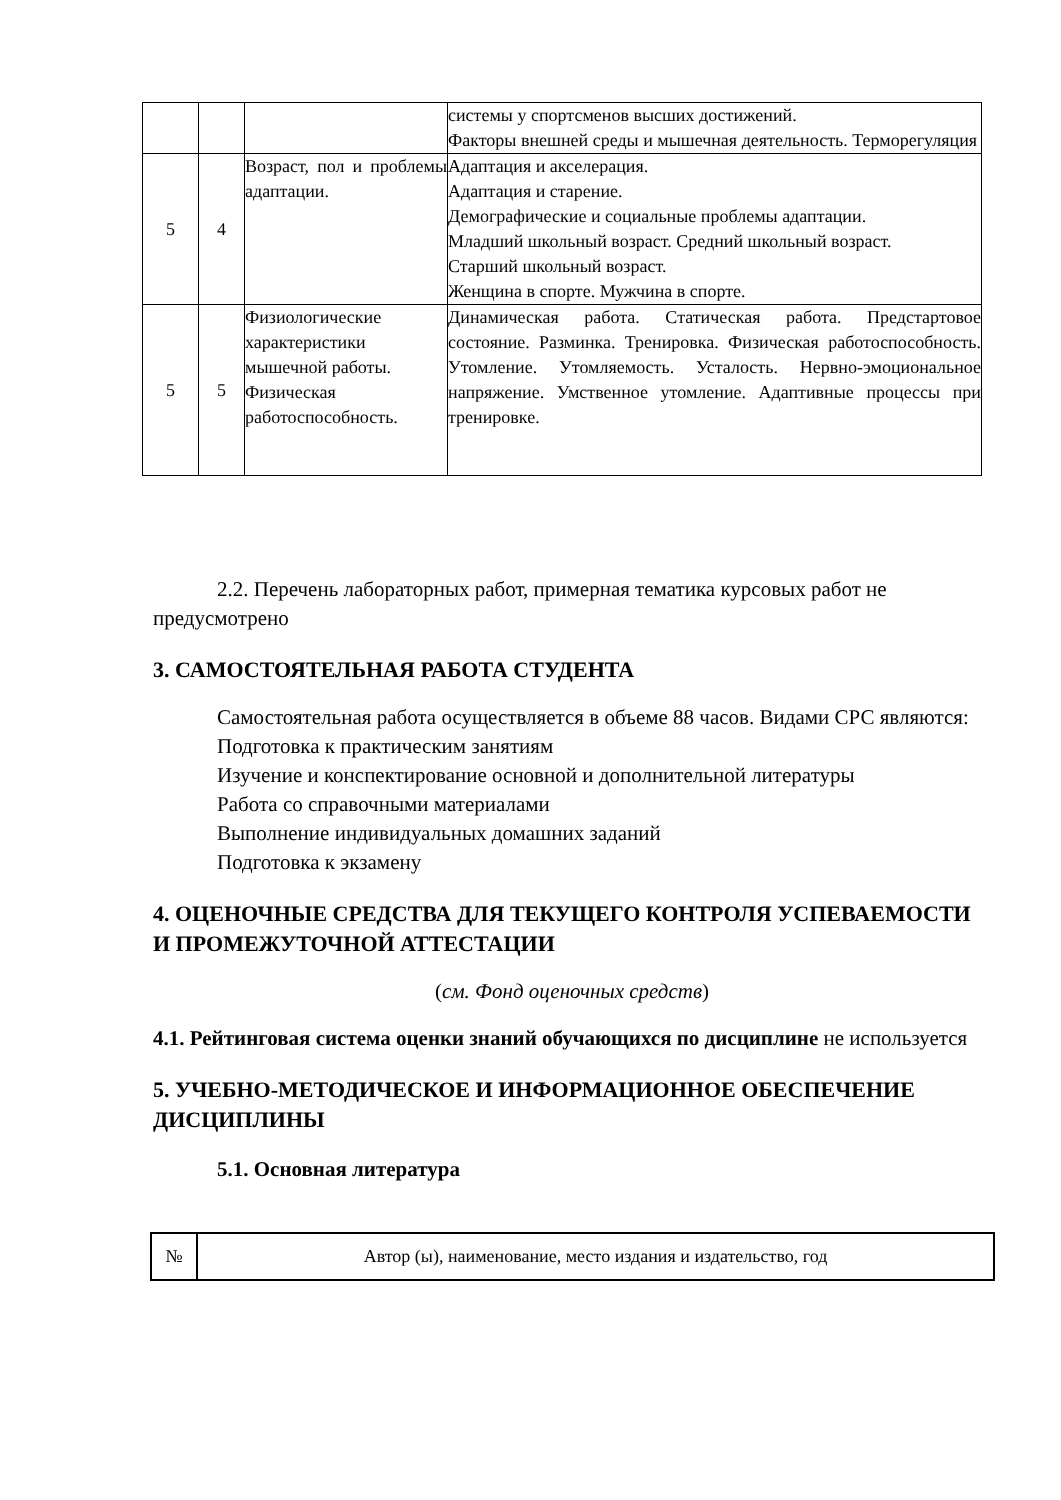| | | | системы у спортсменов высших достижений. Факторы внешней среды и мышечная деятельность. Терморегуляция |
| 5 | 4 | Возраст, пол и проблемы адаптации. | Адаптация и акселерация. Адаптация и старение. Демографические и социальные проблемы адаптации. Младший школьный возраст. Средний школьный возраст. Старший школьный возраст. Женщина в спорте. Мужчина в спорте. |
| 5 | 5 | Физиологические характеристики мышечной работы. Физическая работоспособность. | Динамическая работа. Статическая работа. Предстартовое состояние. Разминка. Тренировка. Физическая работоспособность. Утомление. Утомляемость. Усталость. Нервно-эмоциональное напряжение. Умственное утомление. Адаптивные процессы при тренировке. |
2.2. Перечень лабораторных работ, примерная тематика курсовых работ не предусмотрено
3. САМОСТОЯТЕЛЬНАЯ РАБОТА СТУДЕНТА
Самостоятельная работа осуществляется в объеме 88 часов. Видами СРС являются:
Подготовка к практическим занятиям
Изучение и конспектирование основной и дополнительной литературы
Работа со справочными материалами
Выполнение индивидуальных домашних заданий
Подготовка к экзамену
4. ОЦЕНОЧНЫЕ СРЕДСТВА ДЛЯ ТЕКУЩЕГО КОНТРОЛЯ УСПЕВАЕМОСТИ И ПРОМЕЖУТОЧНОЙ АТТЕСТАЦИИ
(см. Фонд оценочных средств)
4.1. Рейтинговая система оценки знаний обучающихся по дисциплине не используется
5. УЧЕБНО-МЕТОДИЧЕСКОЕ И ИНФОРМАЦИОННОЕ ОБЕСПЕЧЕНИЕ ДИСЦИПЛИНЫ
5.1. Основная литература
| № | Автор (ы), наименование, место издания и издательство, год |